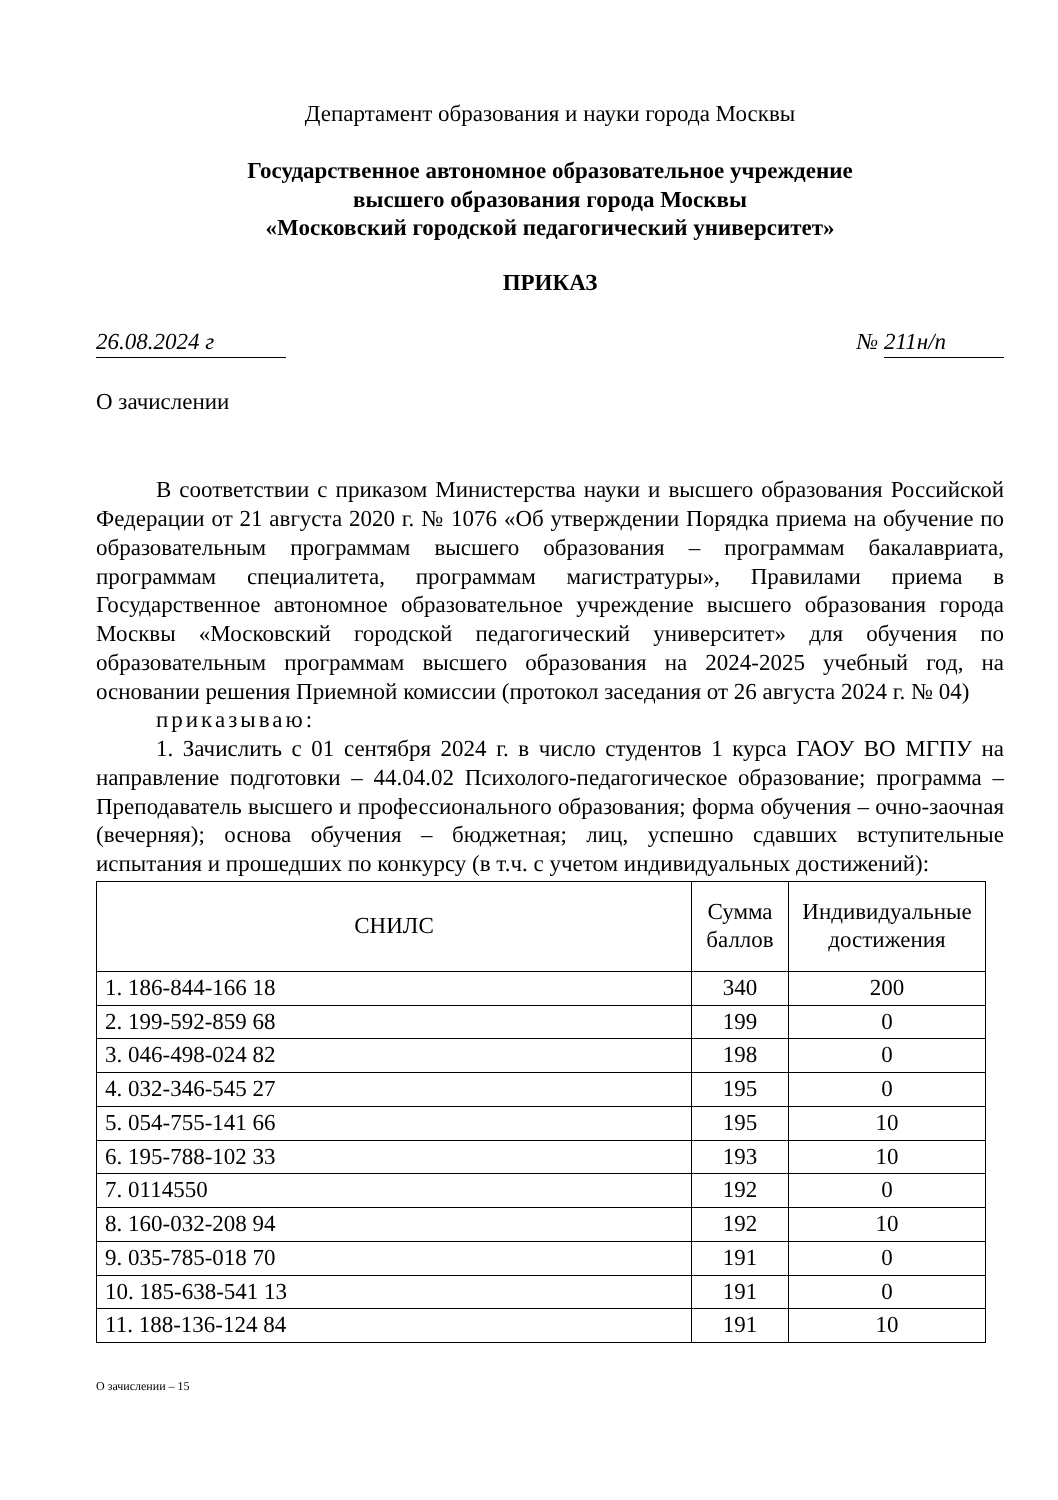Департамент образования и науки города Москвы
Государственное автономное образовательное учреждение
высшего образования города Москвы
«Московский городской педагогический университет»
ПРИКАЗ
26.08.2024 г № 211н/п
О зачислении
В соответствии с приказом Министерства науки и высшего образования Российской Федерации от 21 августа 2020 г. № 1076 «Об утверждении Порядка приема на обучение по образовательным программам высшего образования – программам бакалавриата, программам специалитета, программам магистратуры», Правилами приема в Государственное автономное образовательное учреждение высшего образования города Москвы «Московский городской педагогический университет» для обучения по образовательным программам высшего образования на 2024-2025 учебный год, на основании решения Приемной комиссии (протокол заседания от 26 августа 2024 г. № 04)
приказываю:
1. Зачислить с 01 сентября 2024 г. в число студентов 1 курса ГАОУ ВО МГПУ на направление подготовки – 44.04.02 Психолого-педагогическое образование; программа – Преподаватель высшего и профессионального образования; форма обучения – очно-заочная (вечерняя); основа обучения – бюджетная; лиц, успешно сдавших вступительные испытания и прошедших по конкурсу (в т.ч. с учетом индивидуальных достижений):
| СНИЛС | Сумма баллов | Индивидуальные достижения |
| --- | --- | --- |
| 1. 186-844-166 18 | 340 | 200 |
| 2. 199-592-859 68 | 199 | 0 |
| 3. 046-498-024 82 | 198 | 0 |
| 4. 032-346-545 27 | 195 | 0 |
| 5. 054-755-141 66 | 195 | 10 |
| 6. 195-788-102 33 | 193 | 10 |
| 7. 0114550 | 192 | 0 |
| 8. 160-032-208 94 | 192 | 10 |
| 9. 035-785-018 70 | 191 | 0 |
| 10. 185-638-541 13 | 191 | 0 |
| 11. 188-136-124 84 | 191 | 10 |
О зачислении – 15